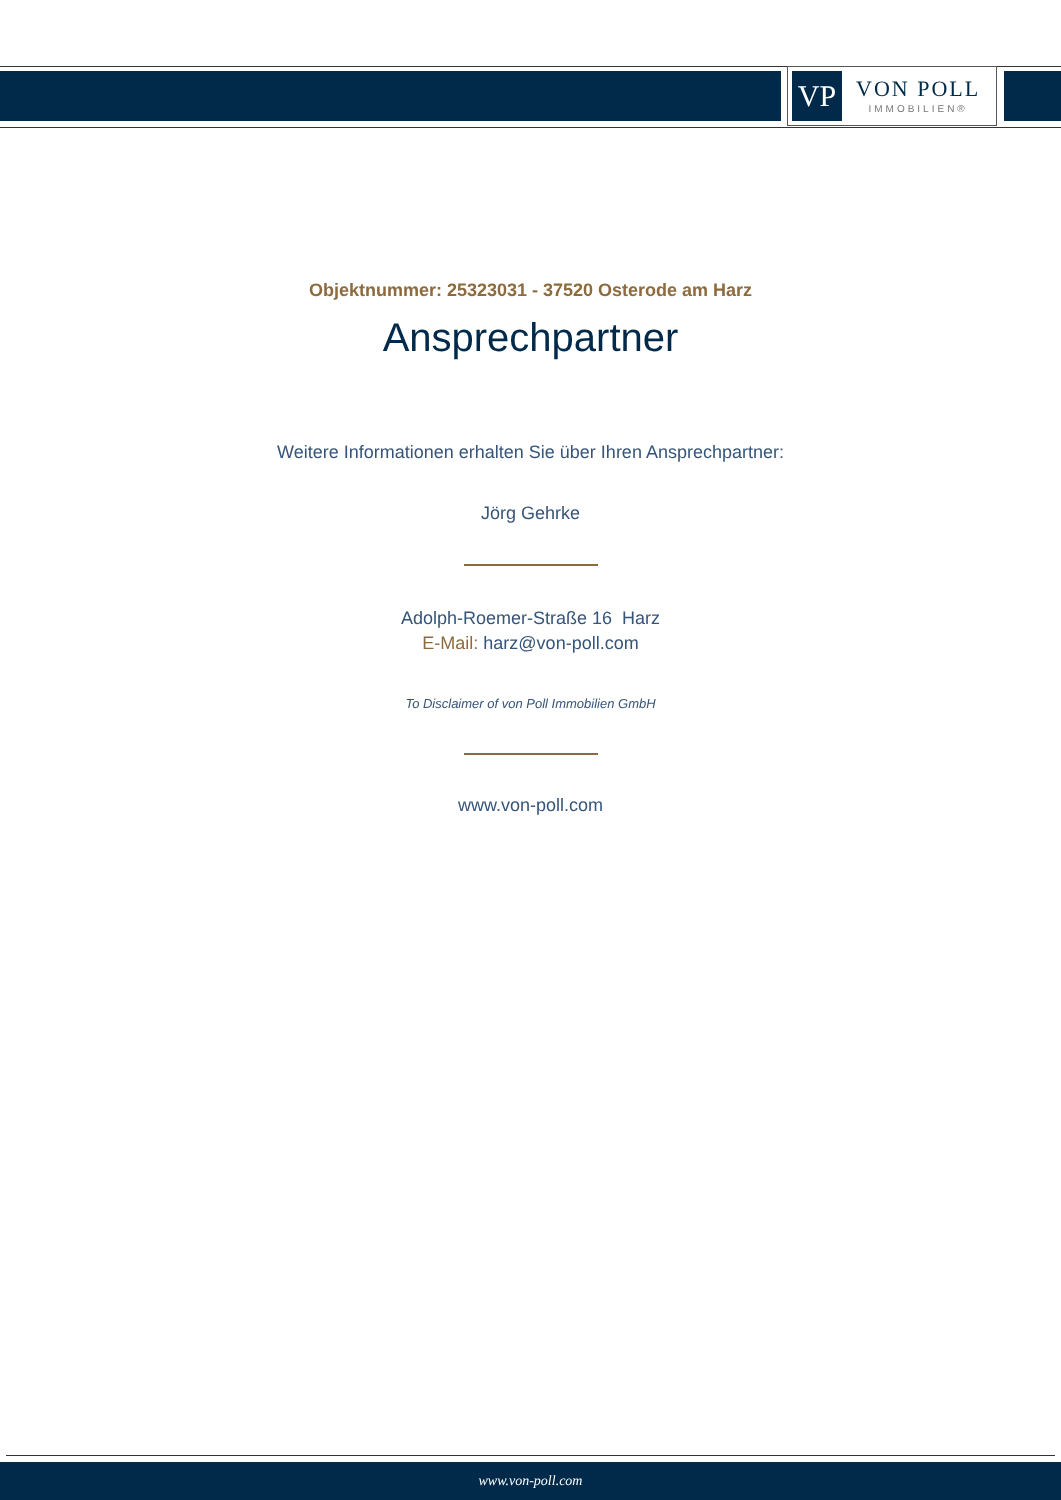VP
VON POLL
IMMOBILIEN®
Objektnummer: 25323031 - 37520 Osterode am Harz
Ansprechpartner
Weitere Informationen erhalten Sie über Ihren Ansprechpartner:
Jörg Gehrke
Adolph-Roemer-Straße 16 Harz
E-Mail: harz@von-poll.com
To Disclaimer of von Poll Immobilien GmbH
www.von-poll.com
www.von-poll.com